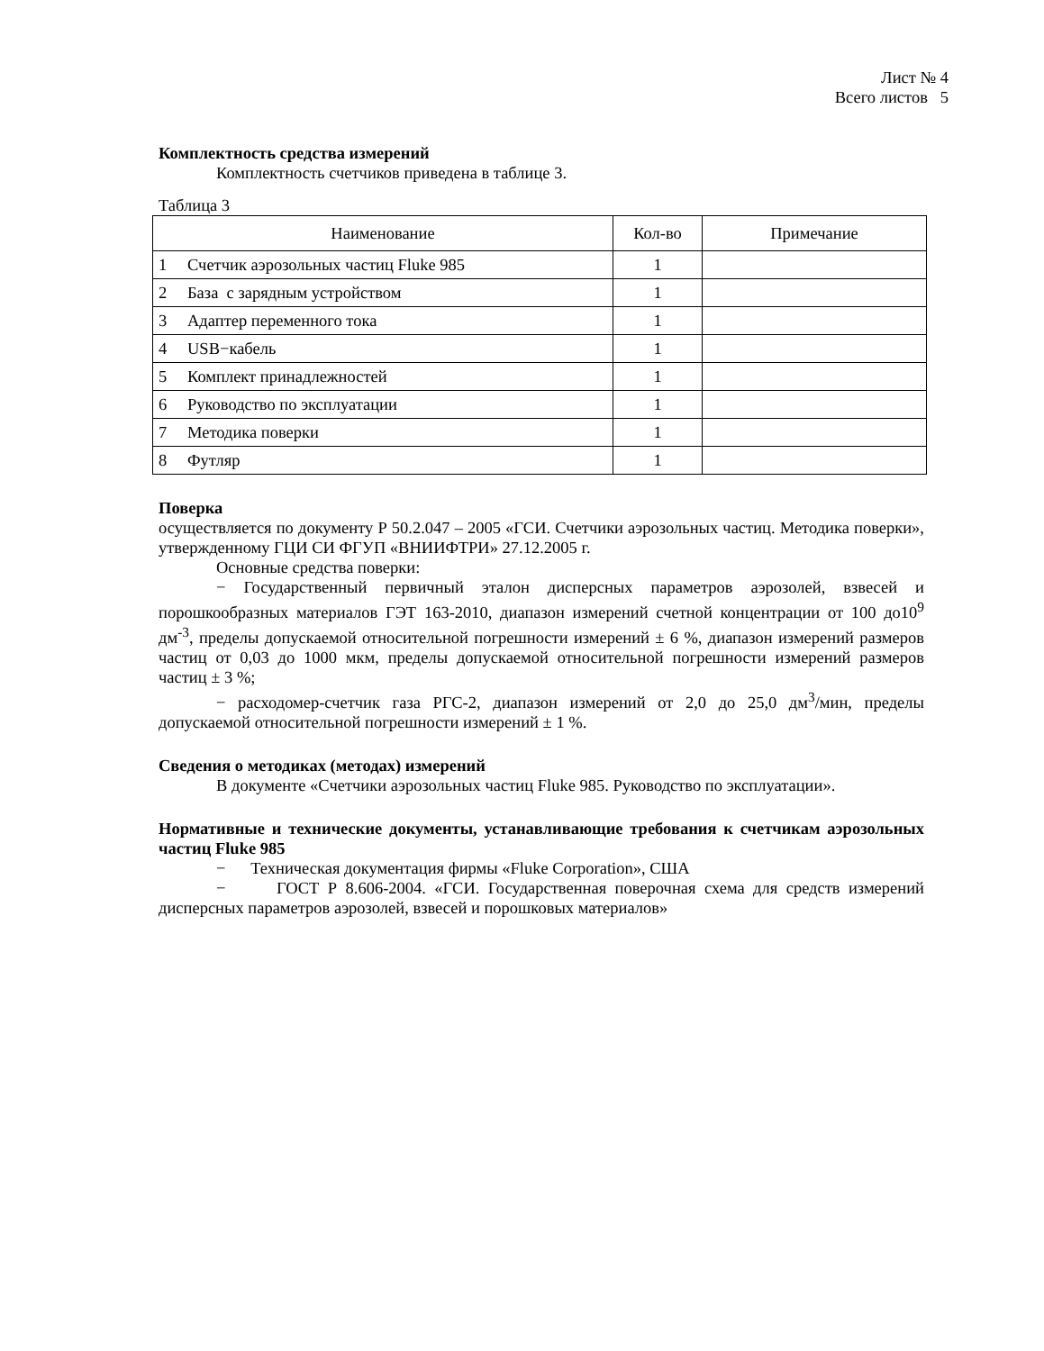Лист № 4
Всего листов 5
Комплектность средства измерений
Комплектность счетчиков приведена в таблице 3.
Таблица 3
| Наименование | | Кол-во | Примечание |
| 1 | Счетчик аэрозольных частиц Fluke 985 | 1 | |
| 2 | База с зарядным устройством | 1 | |
| 3 | Адаптер переменного тока | 1 | |
| 4 | USB−кабель | 1 | |
| 5 | Комплект принадлежностей | 1 | |
| 6 | Руководство по эксплуатации | 1 | |
| 7 | Методика поверки | 1 | |
| 8 | Футляр | 1 | |
Поверка
осуществляется по документу Р 50.2.047 – 2005 «ГСИ. Счетчики аэрозольных частиц. Методика поверки», утвержденному ГЦИ СИ ФГУП «ВНИИФТРИ» 27.12.2005 г.
Основные средства поверки:
− Государственный первичный эталон дисперсных параметров аэрозолей, взвесей и порошкообразных материалов ГЭТ 163-2010, диапазон измерений счетной концентрации от 100 до10<sup>9</sup> дм<sup>-3</sup>, пределы допускаемой относительной погрешности измерений ± 6 %, диапазон измерений размеров частиц от 0,03 до 1000 мкм, пределы допускаемой относительной погрешности измерений размеров частиц ± 3 %;
− расходомер-счетчик газа РГС-2, диапазон измерений от 2,0 до 25,0 дм<sup>3</sup>/мин, пределы допускаемой относительной погрешности измерений ± 1 %.
Сведения о методиках (методах) измерений
В документе «Счетчики аэрозольных частиц Fluke 985. Руководство по эксплуатации».
Нормативные и технические документы, устанавливающие требования к счетчикам аэрозольных частиц Fluke 985
− Техническая документация фирмы «Fluke Corporation», США
− ГОСТ Р 8.606-2004. «ГСИ. Государственная поверочная схема для средств измерений дисперсных параметров аэрозолей, взвесей и порошковых материалов»